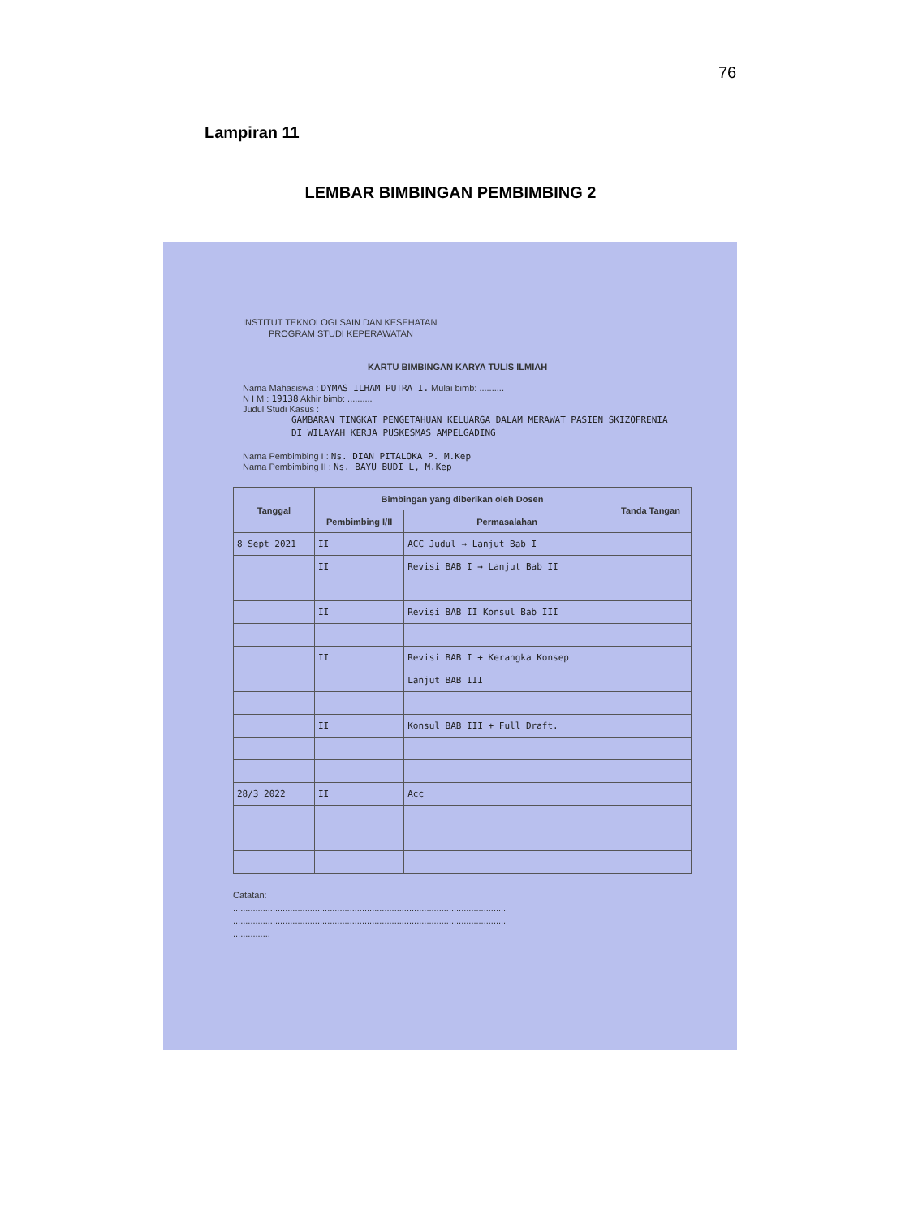76
Lampiran 11
LEMBAR BIMBINGAN PEMBIMBING 2
INSTITUT TEKNOLOGI SAIN DAN KESEHATAN
PROGRAM STUDI KEPERAWATAN
KARTU BIMBINGAN KARYA TULIS ILMIAH
Nama Mahasiswa : DYMAS ILHAM PUTRA I. Mulai bimb: ..........
N I M : 19138 Akhir bimb: ..........
Judul Studi Kasus :
GAMBARAN TINGKAT PENGETAHUAN KELUARGA DALAM MERAWAT PASIEN SKIZOFRENIA DI WILAYAH KERJA PUSKESMAS AMPELGADING
Nama Pembimbing I : Ns. DIAN PITALOKA P. M.Kep
Nama Pembimbing II : Ns. BAYU BUDI L, M.Kep
| Tanggal | Bimbingan yang diberikan oleh Dosen | | Tanda Tangan |
| --- | --- | --- | --- |
| | Pembimbing I/II | Permasalahan | |
| 8 Sept 2021 | II | ACC Judul → Lanjut Bab I | |
| | II | Revisi BAB I → Lanjut Bab II | |
| | II | Revisi BAB II Konsul Bab III | |
| | II | Revisi BAB I + Kerangka Konsep | |
| | | Lanjut BAB III | |
| | II | Konsul BAB III + Full Draft. | |
| 28/3 2022 | II | Acc | |
Catatan:
..............................................................................................................
..............................................................................................................
...............